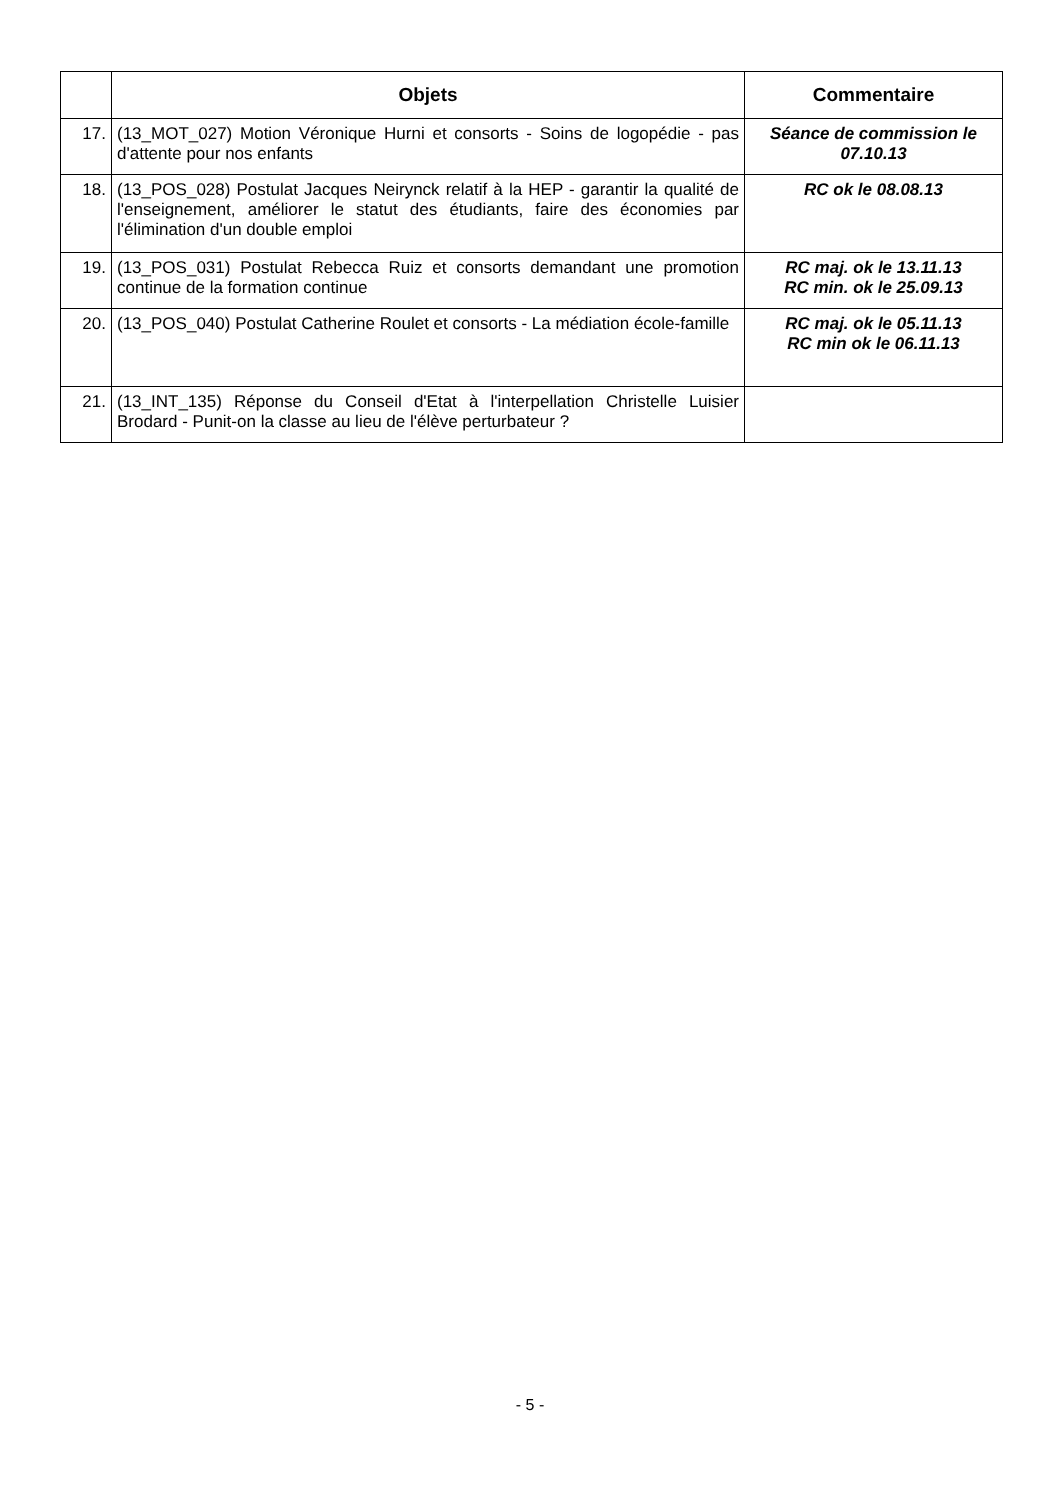| | Objets | Commentaire |
| --- | --- | --- |
| 17. | (13_MOT_027) Motion Véronique Hurni et consorts - Soins de logopédie - pas d'attente pour nos enfants | Séance de commission le 07.10.13 |
| 18. | (13_POS_028) Postulat Jacques Neirynck relatif à la HEP - garantir la qualité de l'enseignement, améliorer le statut des étudiants, faire des économies par l'élimination d'un double emploi | RC ok le 08.08.13 |
| 19. | (13_POS_031) Postulat Rebecca Ruiz et consorts demandant une promotion continue de la formation continue | RC maj. ok le 13.11.13 RC min. ok le 25.09.13 |
| 20. | (13_POS_040) Postulat Catherine Roulet et consorts - La médiation école-famille | RC maj. ok le 05.11.13 RC min ok le 06.11.13 |
| 21. | (13_INT_135) Réponse du Conseil d'Etat à l'interpellation Christelle Luisier Brodard - Punit-on la classe au lieu de l'élève perturbateur ? | |
- 5 -